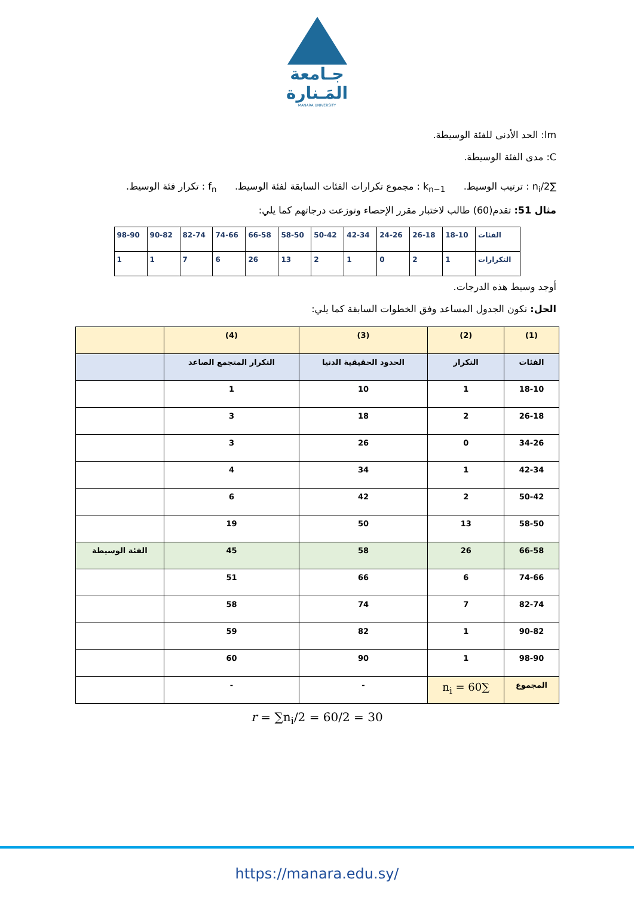جـامعة
المَـنارة
MANARA UNIVERSITY
lm: الحد الأدنى للفئة الوسيطة.
C: مدى الفئة الوسيطة.
∑n<sub>i</sub>/2 : ترتيب الوسيط. k<sub>n−1</sub> : مجموع تكرارات الفئات السابقة لفئة الوسيط. f<sub>n</sub> : تكرار فئة الوسيط.
مثال 51: تقدم(60) طالب لاختبار مقرر الإحصاء وتوزعت درجاتهم كما يلي:
| الفئات | 18-10 | 26-18 | 24-26 | 42-34 | 50-42 | 58-50 | 66-58 | 74-66 | 82-74 | 90-82 | 98-90 |
| التكرارات | 1 | 2 | 0 | 1 | 2 | 13 | 26 | 6 | 7 | 1 | 1 |
أوجد وسيط هذه الدرجات.
الحل: نكون الجدول المساعد وفق الخطوات السابقة كما يلي:
| (1) | (2) | (3) | (4) | |
| الفئات | التكرار | الحدود الحقيقية الدنيا | التكرار المتجمع الصاعد | |
| 18-10 | 1 | 10 | 1 | |
| 26-18 | 2 | 18 | 3 | |
| 34-26 | 0 | 26 | 3 | |
| 42-34 | 1 | 34 | 4 | |
| 50-42 | 2 | 42 | 6 | |
| 58-50 | 13 | 50 | 19 | |
| 66-58 | 26 | 58 | 45 | الفئة الوسيطة |
| 74-66 | 6 | 66 | 51 | |
| 82-74 | 7 | 74 | 58 | |
| 90-82 | 1 | 82 | 59 | |
| 98-90 | 1 | 90 | 60 | |
| المجموع | ∑n<sub>i</sub> = 60 | - | - | |
r = ∑n<sub>i</sub>/2 = 60/2 = 30
https://manara.edu.sy/